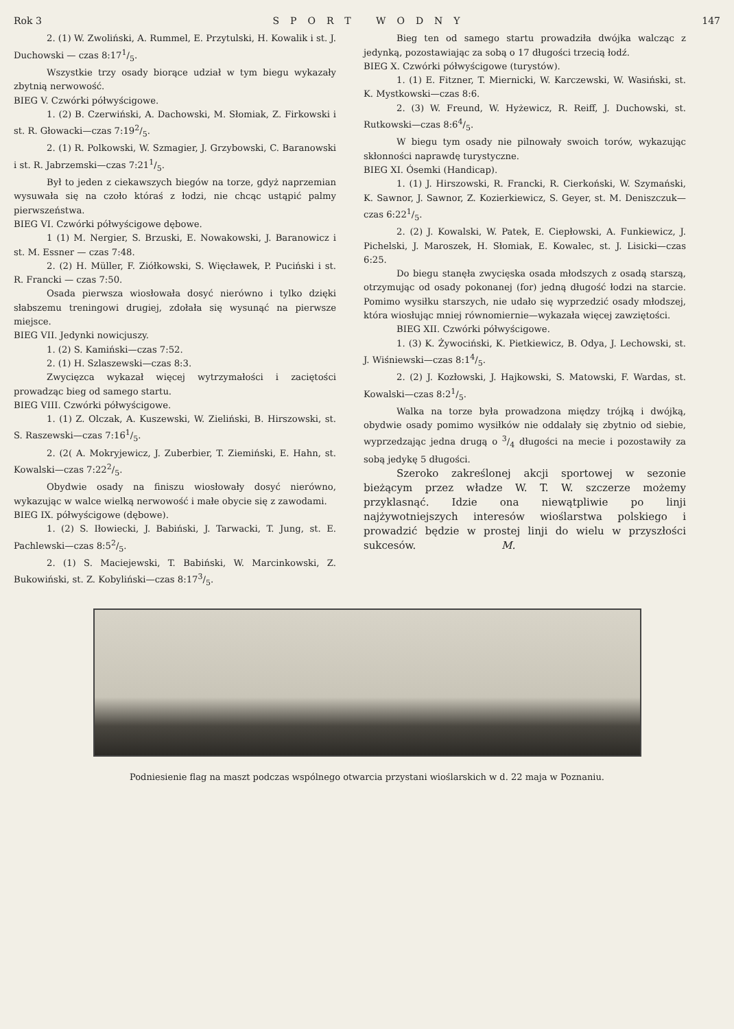Rok 3 SPORT WODNY 147
2. (1) W. Zwoliński, A. Rummel, E. Przytulski, H. Kowalik i st. J. Duchowski — czas 8:171/5.
Wszystkie trzy osady biorące udział w tym biegu wykazały zbytnią nerwowość.
BIEG V. Czwórki półwyścigowe.
1. (2) B. Czerwiński, A. Dachowski, M. Słomiak, Z. Firkowski i st. R. Głowacki—czas 7:192/5.
2. (1) R. Polkowski, W. Szmagier, J. Grzybowski, C. Baranowski i st. R. Jabrzemski—czas 7:211/5.
Był to jeden z ciekawszych biegów na torze, gdyż naprzemian wysuwała się na czoło któraś z łodzi, nie chcąc ustąpić palmy pierwszeństwa.
BIEG VI. Czwórki półwyścigowe dębowe.
1 (1) M. Nergier, S. Brzuski, E. Nowakowski, J. Baranowicz i st. M. Essner — czas 7:48.
2. (2) H. Müller, F. Ziółkowski, S. Więcławek, P. Puciński i st. R. Francki — czas 7:50.
Osada pierwsza wiosłowała dosyć nierówno i tylko dzięki słabszemu treningowi drugiej, zdołała się wysunąć na pierwsze miejsce.
BIEG VII. Jedynki nowicjuszy.
1. (2) S. Kamiński—czas 7:52.
2. (1) H. Szlaszewski—czas 8:3.
Zwycięzca wykazał więcej wytrzymałości i zaciętości prowadząc bieg od samego startu.
BIEG VIII. Czwórki półwyścigowe.
1. (1) Z. Olczak, A. Kuszewski, W. Zieliński, B. Hirszowski, st. S. Raszewski—czas 7:161/5.
2. (2( A. Mokryjewicz, J. Zuberbier, T. Ziemiński, E. Hahn, st. Kowalski—czas 7:222/5.
Obydwie osady na finiszu wiosłowały dosyć nierówno, wykazując w walce wielką nerwowość i małe obycie się z zawodami.
BIEG IX. półwyścigowe (dębowe).
1. (2) S. Iłowiecki, J. Babiński, J. Tarwacki, T. Jung, st. E. Pachlewski—czas 8:52/5.
2. (1) S. Maciejewski, T. Babiński, W. Marcinkowski, Z. Bukowiński, st. Z. Kobyliński—czas 8:173/5.
Bieg ten od samego startu prowadziła dwójka walcząc z jedynką, pozostawiając za sobą o 17 długości trzecią łodź.
BIEG X. Czwórki półwyścigowe (turystów).
1. (1) E. Fitzner, T. Miernicki, W. Karczewski, W. Wasiński, st. K. Mystkowski—czas 8:6.
2. (3) W. Freund, W. Hyżewicz, R. Reiff, J. Duchowski, st. Rutkowski—czas 8:64/5.
W biegu tym osady nie pilnowały swoich torów, wykazując skłonności naprawdę turystyczne.
BIEG XI. Ósemki (Handicap).
1. (1) J. Hirszowski, R. Francki, R. Cierkoński, W. Szymański, K. Sawnor, J. Sawnor, Z. Kozierkiewicz, S. Geyer, st. M. Deniszczuk—czas 6:221/5.
2. (2) J. Kowalski, W. Patek, E. Ciepłowski, A. Funkiewicz, J. Pichelski, J. Maroszek, H. Słomiak, E. Kowalec, st. J. Lisicki—czas 6:25.
Do biegu stanęła zwycięska osada młodszych z osadą starszą, otrzymując od osady pokonanej (for) jedną długość łodzi na starcie. Pomimo wysiłku starszych, nie udało się wyprzedzić osady młodszej, która wiosłując mniej równomiernie—wykazała więcej zawziętości.
BIEG XII. Czwórki półwyścigowe.
1. (3) K. Żywociński, K. Pietkiewicz, B. Odya, J. Lechowski, st. J. Wiśniewski—czas 8:14/5.
2. (2) J. Kozłowski, J. Hajkowski, S. Matowski, F. Wardas, st. Kowalski—czas 8:21/5.
Walka na torze była prowadzona między trójką i dwójką, obydwie osady pomimo wysiłków nie oddalały się zbytnio od siebie, wyprzedzając jedna drugą o 3/4 długości na mecie i pozostawiły za sobą jedykę 5 długości.
Szeroko zakreślonej akcji sportowej w sezonie bieżącym przez władze W. T. W. szczerze możemy przyklasnąć. Idzie ona niewątpliwie po linji najżywotniejszych interesów wioślarstwa polskiego i prowadzić będzie w prostej linji do wielu w przyszłości sukcesów. M.
Podniesienie flag na maszt podczas wspólnego otwarcia przystani wioślarskich w d. 22 maja w Poznaniu.